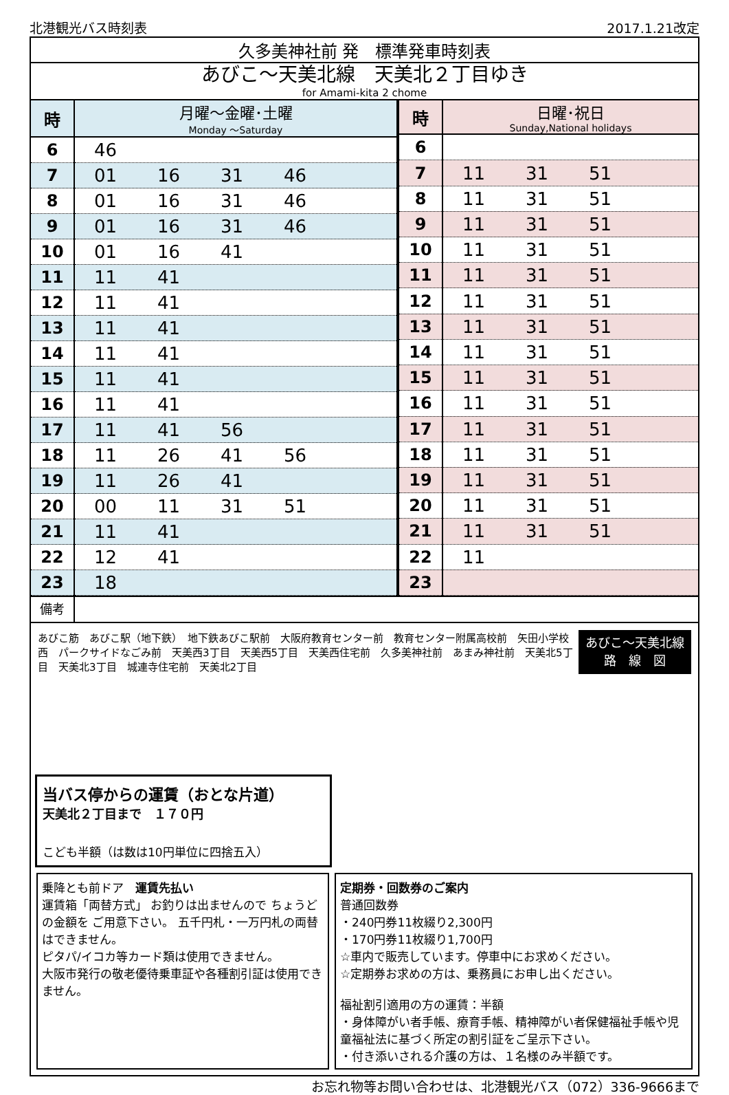北港観光バス時刻表 2017.1.21改定
久多美神社前 発　標準発車時刻表
あびこ～天美北線　天美北２丁目ゆき
for Amami-kita 2 chome
| 時 | 月曜～金曜･土曜 Monday ～Saturday |
| --- | --- |
| 6 | 46 |
| 7 | 01 16 31 46 |
| 8 | 01 16 31 46 |
| 9 | 01 16 31 46 |
| 10 | 01 16 41 |
| 11 | 11 41 |
| 12 | 11 41 |
| 13 | 11 41 |
| 14 | 11 41 |
| 15 | 11 41 |
| 16 | 11 41 |
| 17 | 11 41 56 |
| 18 | 11 26 41 56 |
| 19 | 11 26 41 |
| 20 | 00 11 31 51 |
| 21 | 11 41 |
| 22 | 12 41 |
| 23 | 18 |
| 時 | 日曜･祝日 Sunday,National holidays |
| --- | --- |
| 6 | |
| 7 | 11 31 51 |
| 8 | 11 31 51 |
| 9 | 11 31 51 |
| 10 | 11 31 51 |
| 11 | 11 31 51 |
| 12 | 11 31 51 |
| 13 | 11 31 51 |
| 14 | 11 31 51 |
| 15 | 11 31 51 |
| 16 | 11 31 51 |
| 17 | 11 31 51 |
| 18 | 11 31 51 |
| 19 | 11 31 51 |
| 20 | 11 31 51 |
| 21 | 11 31 51 |
| 22 | 11 |
| 23 | |
備考
あびこ筋　あびこ駅（地下鉄）　地下鉄あびこ駅前　大阪府教育センター前　教育センター附属高校前　矢田小学校西　パークサイドなごみ前　天美西3丁目　天美西5丁目　天美西住宅前　久多美神社前　あまみ神社前　天美北5丁目　天美北3丁目　城連寺住宅前　天美北2丁目
あびこ～天美北線
路　線　図
当バス停からの運賃（おとな片道）
天美北２丁目まで　１７０円
こども半額（は数は10円単位に四捨五入）
乗降とも前ドア　運賃先払い
運賃箱「両替方式」 お釣りは出ませんので ちょうどの金額を ご用意下さい。 五千円札・一万円札の両替はできません。
ピタパ/イコカ等カード類は使用できません。
大阪市発行の敬老優待乗車証や各種割引証は使用できません。
定期券・回数券のご案内
普通回数券
・240円券11枚綴り2,300円
・170円券11枚綴り1,700円
☆車内で販売しています。停車中にお求めください。
☆定期券お求めの方は、乗務員にお申し出ください。
福祉割引適用の方の運賃：半額
・身体障がい者手帳、療育手帳、精神障がい者保健福祉手帳や児童福祉法に基づく所定の割引証をご呈示下さい。
・付き添いされる介護の方は、１名様のみ半額です。
お忘れ物等お問い合わせは、北港観光バス（072）336-9666まで